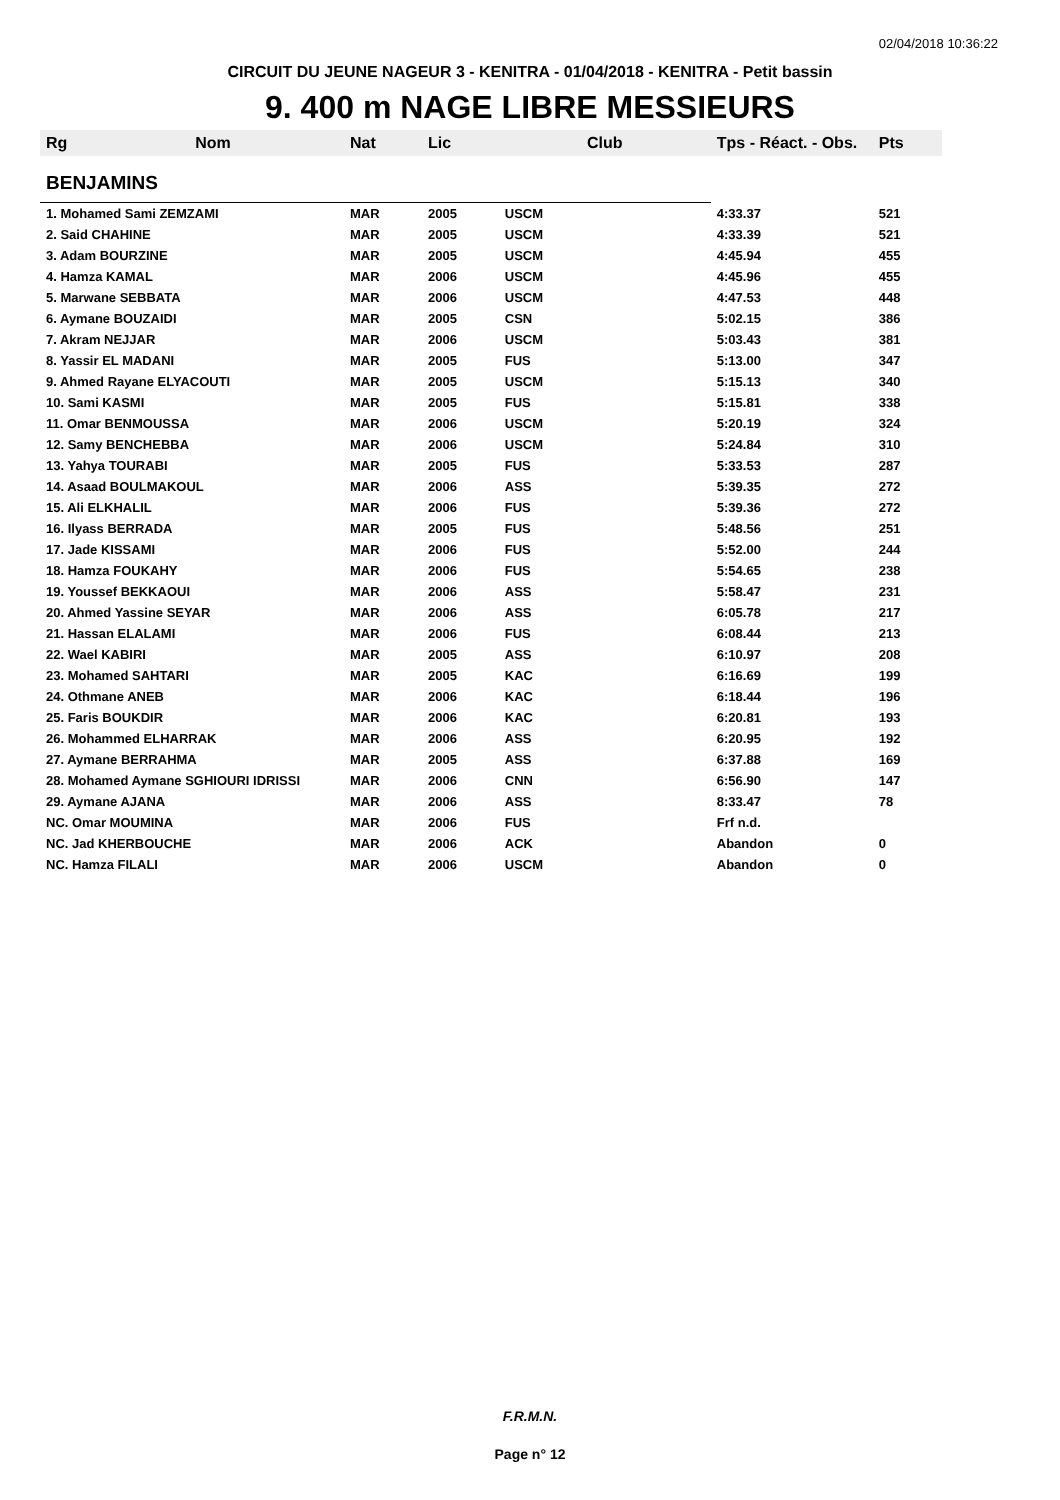02/04/2018 10:36:22
CIRCUIT DU JEUNE NAGEUR 3 - KENITRA - 01/04/2018 - KENITRA - Petit bassin
9. 400 m NAGE LIBRE MESSIEURS
| Rg | Nom | Nat | Lic | Club | Tps - Réact. - Obs. | Pts |
| --- | --- | --- | --- | --- | --- | --- |
| BENJAMINS | | | | | | |
| 1. Mohamed Sami ZEMZAMI | | MAR | 2005 | USCM | 4:33.37 | 521 |
| 2. Said CHAHINE | | MAR | 2005 | USCM | 4:33.39 | 521 |
| 3. Adam BOURZINE | | MAR | 2005 | USCM | 4:45.94 | 455 |
| 4. Hamza KAMAL | | MAR | 2006 | USCM | 4:45.96 | 455 |
| 5. Marwane SEBBATA | | MAR | 2006 | USCM | 4:47.53 | 448 |
| 6. Aymane BOUZAIDI | | MAR | 2005 | CSN | 5:02.15 | 386 |
| 7. Akram NEJJAR | | MAR | 2006 | USCM | 5:03.43 | 381 |
| 8. Yassir EL MADANI | | MAR | 2005 | FUS | 5:13.00 | 347 |
| 9. Ahmed Rayane ELYACOUTI | | MAR | 2005 | USCM | 5:15.13 | 340 |
| 10. Sami KASMI | | MAR | 2005 | FUS | 5:15.81 | 338 |
| 11. Omar BENMOUSSA | | MAR | 2006 | USCM | 5:20.19 | 324 |
| 12. Samy BENCHEBBA | | MAR | 2006 | USCM | 5:24.84 | 310 |
| 13. Yahya TOURABI | | MAR | 2005 | FUS | 5:33.53 | 287 |
| 14. Asaad BOULMAKOUL | | MAR | 2006 | ASS | 5:39.35 | 272 |
| 15. Ali ELKHALIL | | MAR | 2006 | FUS | 5:39.36 | 272 |
| 16. Ilyass BERRADA | | MAR | 2005 | FUS | 5:48.56 | 251 |
| 17. Jade KISSAMI | | MAR | 2006 | FUS | 5:52.00 | 244 |
| 18. Hamza FOUKAHY | | MAR | 2006 | FUS | 5:54.65 | 238 |
| 19. Youssef BEKKAOUI | | MAR | 2006 | ASS | 5:58.47 | 231 |
| 20. Ahmed Yassine SEYAR | | MAR | 2006 | ASS | 6:05.78 | 217 |
| 21. Hassan ELALAMI | | MAR | 2006 | FUS | 6:08.44 | 213 |
| 22. Wael KABIRI | | MAR | 2005 | ASS | 6:10.97 | 208 |
| 23. Mohamed SAHTARI | | MAR | 2005 | KAC | 6:16.69 | 199 |
| 24. Othmane ANEB | | MAR | 2006 | KAC | 6:18.44 | 196 |
| 25. Faris BOUKDIR | | MAR | 2006 | KAC | 6:20.81 | 193 |
| 26. Mohammed ELHARRAK | | MAR | 2006 | ASS | 6:20.95 | 192 |
| 27. Aymane BERRAHMA | | MAR | 2005 | ASS | 6:37.88 | 169 |
| 28. Mohamed Aymane SGHIOURI IDRISSI | | MAR | 2006 | CNN | 6:56.90 | 147 |
| 29. Aymane AJANA | | MAR | 2006 | ASS | 8:33.47 | 78 |
| NC. Omar MOUMINA | | MAR | 2006 | FUS | Frf n.d. | |
| NC. Jad KHERBOUCHE | | MAR | 2006 | ACK | Abandon | 0 |
| NC. Hamza FILALI | | MAR | 2006 | USCM | Abandon | 0 |
F.R.M.N.
Page n° 12